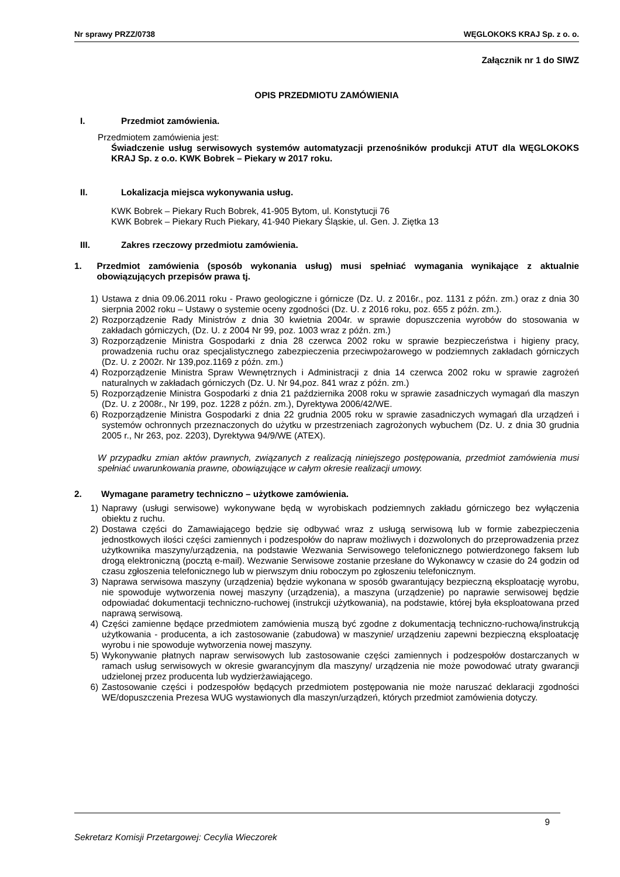Nr sprawy PRZZ/0738 WĘGLOKOKS KRAJ Sp. z o. o.
Załącznik nr 1 do SIWZ
OPIS PRZEDMIOTU ZAMÓWIENIA
I. Przedmiot zamówienia.
Przedmiotem zamówienia jest:
Świadczenie usług serwisowych systemów automatyzacji przenośników produkcji ATUT dla WĘGLOKOKS KRAJ Sp. z o.o. KWK Bobrek – Piekary w 2017 roku.
II. Lokalizacja miejsca wykonywania usług.
KWK Bobrek – Piekary Ruch Bobrek, 41-905 Bytom, ul. Konstytucji 76
KWK Bobrek – Piekary Ruch Piekary, 41-940 Piekary Śląskie, ul. Gen. J. Ziętka 13
III. Zakres rzeczowy przedmiotu zamówienia.
1. Przedmiot zamówienia (sposób wykonania usług) musi spełniać wymagania wynikające z aktualnie obowiązujących przepisów prawa tj.
1) Ustawa z dnia 09.06.2011 roku - Prawo geologiczne i górnicze (Dz. U. z 2016r., poz. 1131 z późn. zm.) oraz z dnia 30 sierpnia 2002 roku – Ustawy o systemie oceny zgodności (Dz. U. z 2016 roku, poz. 655 z późn. zm.).
2) Rozporządzenie Rady Ministrów z dnia 30 kwietnia 2004r. w sprawie dopuszczenia wyrobów do stosowania w zakładach górniczych, (Dz. U. z 2004 Nr 99, poz. 1003 wraz z późn. zm.)
3) Rozporządzenie Ministra Gospodarki z dnia 28 czerwca 2002 roku w sprawie bezpieczeństwa i higieny pracy, prowadzenia ruchu oraz specjalistycznego zabezpieczenia przeciwpożarowego w podziemnych zakładach górniczych (Dz. U. z 2002r. Nr 139,poz.1169 z późn. zm.)
4) Rozporządzenie Ministra Spraw Wewnętrznych i Administracji z dnia 14 czerwca 2002 roku w sprawie zagrożeń naturalnych w zakładach górniczych (Dz. U. Nr 94,poz. 841 wraz z późn. zm.)
5) Rozporządzenie Ministra Gospodarki z dnia 21 października 2008 roku w sprawie zasadniczych wymagań dla maszyn (Dz. U. z 2008r., Nr 199, poz. 1228 z późn. zm.), Dyrektywa 2006/42/WE.
6) Rozporządzenie Ministra Gospodarki z dnia 22 grudnia 2005 roku w sprawie zasadniczych wymagań dla urządzeń i systemów ochronnych przeznaczonych do użytku w przestrzeniach zagrożonych wybuchem (Dz. U. z dnia 30 grudnia 2005 r., Nr 263, poz. 2203), Dyrektywa 94/9/WE (ATEX).
W przypadku zmian aktów prawnych, związanych z realizacją niniejszego postępowania, przedmiot zamówienia musi spełniać uwarunkowania prawne, obowiązujące w całym okresie realizacji umowy.
2. Wymagane parametry techniczno – użytkowe zamówienia.
1) Naprawy (usługi serwisowe) wykonywane będą w wyrobiskach podziemnych zakładu górniczego bez wyłączenia obiektu z ruchu.
2) Dostawa części do Zamawiającego będzie się odbywać wraz z usługą serwisową lub w formie zabezpieczenia jednostkowych ilości części zamiennych i podzespołów do napraw możliwych i dozwolonych do przeprowadzenia przez użytkownika maszyny/urządzenia, na podstawie Wezwania Serwisowego telefonicznego potwierdzonego faksem lub drogą elektroniczną (pocztą e-mail). Wezwanie Serwisowe zostanie przesłane do Wykonawcy w czasie do 24 godzin od czasu zgłoszenia telefonicznego lub w pierwszym dniu roboczym po zgłoszeniu telefonicznym.
3) Naprawa serwisowa maszyny (urządzenia) będzie wykonana w sposób gwarantujący bezpieczną eksploatację wyrobu, nie spowoduje wytworzenia nowej maszyny (urządzenia), a maszyna (urządzenie) po naprawie serwisowej będzie odpowiadać dokumentacji techniczno-ruchowej (instrukcji użytkowania), na podstawie, której była eksploatowana przed naprawą serwisową.
4) Części zamienne będące przedmiotem zamówienia muszą być zgodne z dokumentacją techniczno-ruchową/instrukcją użytkowania - producenta, a ich zastosowanie (zabudowa) w maszynie/ urządzeniu zapewni bezpieczną eksploatację wyrobu i nie spowoduje wytworzenia nowej maszyny.
5) Wykonywanie płatnych napraw serwisowych lub zastosowanie części zamiennych i podzespołów dostarczanych w ramach usług serwisowych w okresie gwarancyjnym dla maszyny/ urządzenia nie może powodować utraty gwarancji udzielonej przez producenta lub wydzierżawiającego.
6) Zastosowanie części i podzespołów będących przedmiotem postępowania nie może naruszać deklaracji zgodności WE/dopuszczenia Prezesa WUG wystawionych dla maszyn/urządzeń, których przedmiot zamówienia dotyczy.
9
Sekretarz Komisji Przetargowej: Cecylia Wieczorek